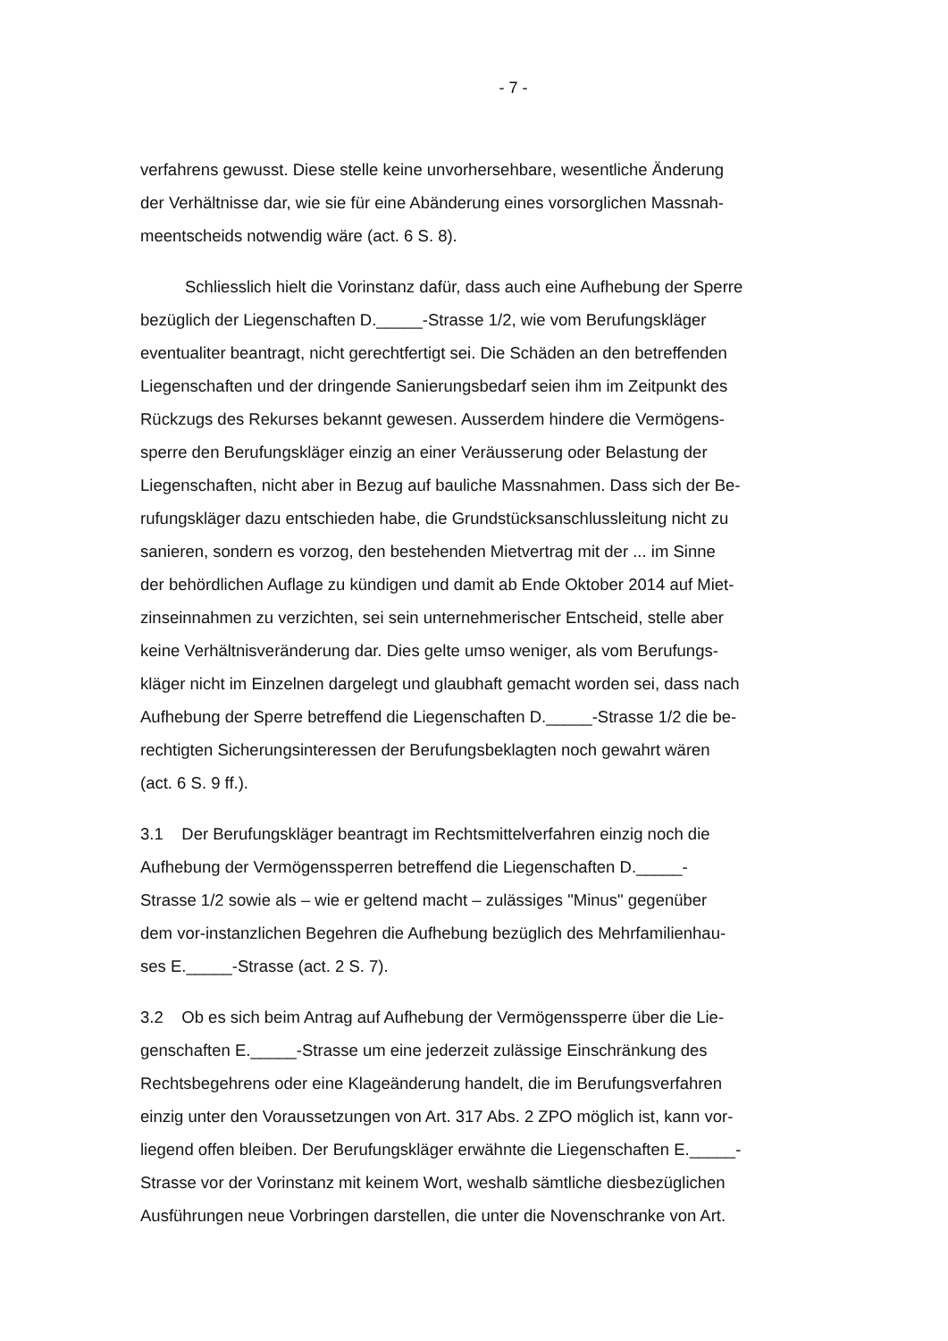- 7 -
verfahrens gewusst. Diese stelle keine unvorhersehbare, wesentliche Änderung
der Verhältnisse dar, wie sie für eine Abänderung eines vorsorglichen Massnah-
meentscheids notwendig wäre (act. 6 S. 8).
Schliesslich hielt die Vorinstanz dafür, dass auch eine Aufhebung der Sperre
bezüglich der Liegenschaften D._____-Strasse 1/2, wie vom Berufungskläger
eventualiter beantragt, nicht gerechtfertigt sei. Die Schäden an den betreffenden
Liegenschaften und der dringende Sanierungsbedarf seien ihm im Zeitpunkt des
Rückzugs des Rekurses bekannt gewesen. Ausserdem hindere die Vermögens-
sperre den Berufungskläger einzig an einer Veräusserung oder Belastung der
Liegenschaften, nicht aber in Bezug auf bauliche Massnahmen. Dass sich der Be-
rufungskläger dazu entschieden habe, die Grundstücksanschlussleitung nicht zu
sanieren, sondern es vorzog, den bestehenden Mietvertrag mit der ... im Sinne
der behördlichen Auflage zu kündigen und damit ab Ende Oktober 2014 auf Miet-
zinseinnahmen zu verzichten, sei sein unternehmerischer Entscheid, stelle aber
keine Verhältnisveränderung dar. Dies gelte umso weniger, als vom Berufungs-
kläger nicht im Einzelnen dargelegt und glaubhaft gemacht worden sei, dass nach
Aufhebung der Sperre betreffend die Liegenschaften D._____-Strasse 1/2 die be-
rechtigten Sicherungsinteressen der Berufungsbeklagten noch gewahrt wären
(act. 6 S. 9 ff.).
3.1 Der Berufungskläger beantragt im Rechtsmittelverfahren einzig noch die
Aufhebung der Vermögenssperren betreffend die Liegenschaften D._____-
Strasse 1/2 sowie als – wie er geltend macht – zulässiges "Minus" gegenüber
dem vor-instanzlichen Begehren die Aufhebung bezüglich des Mehrfamilienhau-
ses E._____-Strasse (act. 2 S. 7).
3.2 Ob es sich beim Antrag auf Aufhebung der Vermögenssperre über die Lie-
genschaften E._____-Strasse um eine jederzeit zulässige Einschränkung des
Rechtsbegehrens oder eine Klageänderung handelt, die im Berufungsverfahren
einzig unter den Voraussetzungen von Art. 317 Abs. 2 ZPO möglich ist, kann vor-
liegend offen bleiben. Der Berufungskläger erwähnte die Liegenschaften E._____-
Strasse vor der Vorinstanz mit keinem Wort, weshalb sämtliche diesbezüglichen
Ausführungen neue Vorbringen darstellen, die unter die Novenschranke von Art.